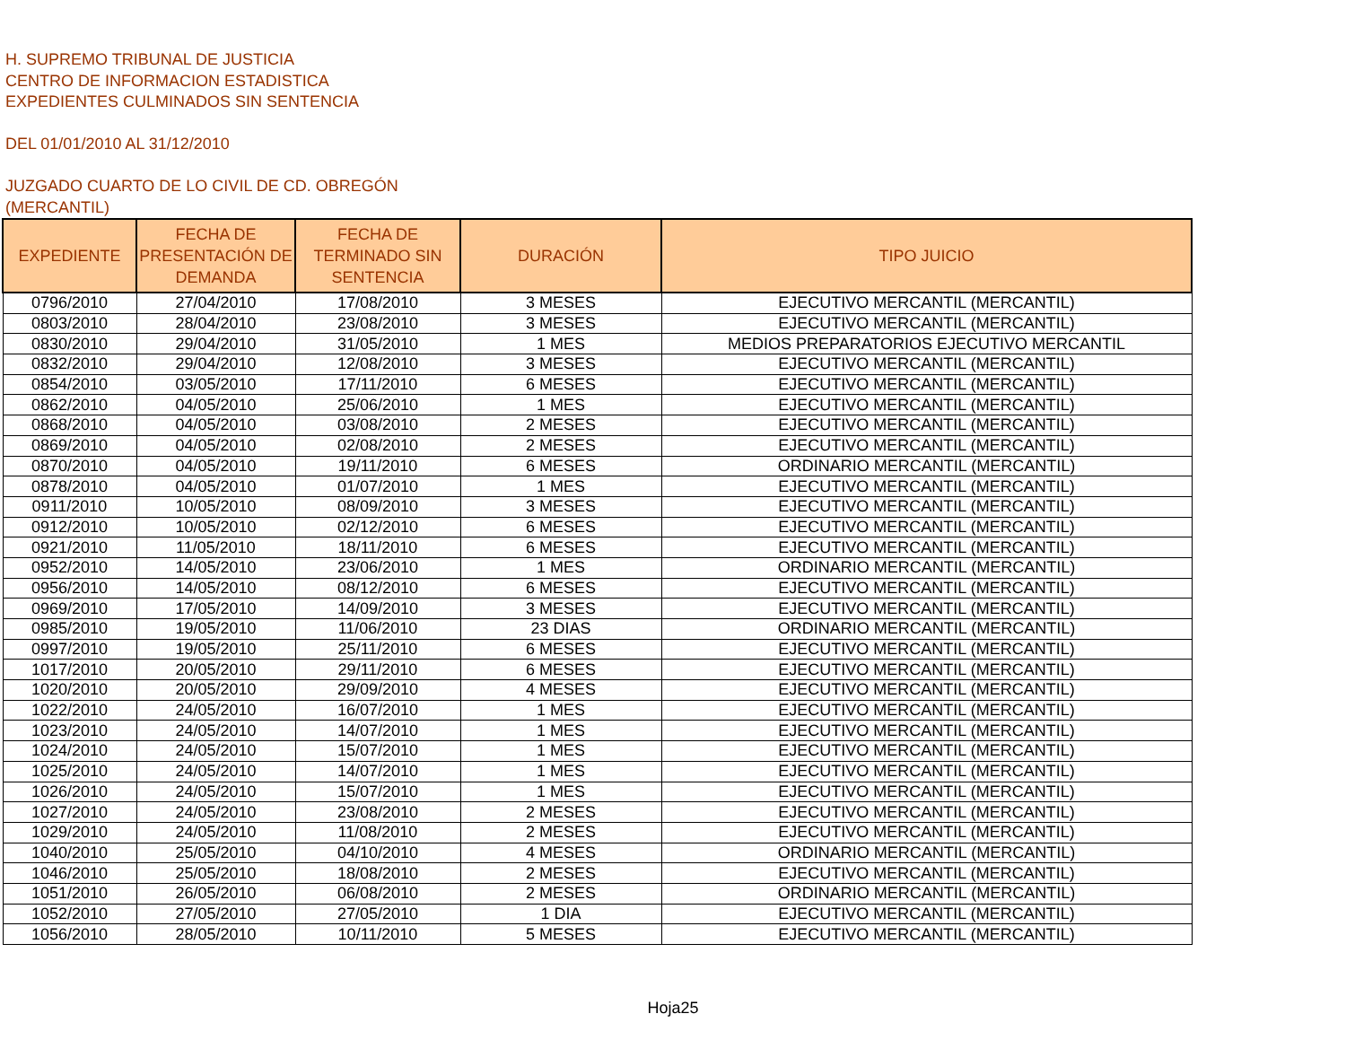H. SUPREMO TRIBUNAL DE JUSTICIA
CENTRO DE INFORMACION ESTADISTICA
EXPEDIENTES CULMINADOS SIN SENTENCIA
DEL 01/01/2010 AL 31/12/2010
JUZGADO CUARTO DE LO CIVIL DE CD. OBREGÓN
(MERCANTIL)
| EXPEDIENTE | FECHA DE PRESENTACIÓN DE DEMANDA | FECHA DE TERMINADO SIN SENTENCIA | DURACIÓN | TIPO JUICIO |
| --- | --- | --- | --- | --- |
| 0796/2010 | 27/04/2010 | 17/08/2010 | 3 MESES | EJECUTIVO MERCANTIL (MERCANTIL) |
| 0803/2010 | 28/04/2010 | 23/08/2010 | 3 MESES | EJECUTIVO MERCANTIL (MERCANTIL) |
| 0830/2010 | 29/04/2010 | 31/05/2010 | 1 MES | MEDIOS PREPARATORIOS EJECUTIVO MERCANTIL |
| 0832/2010 | 29/04/2010 | 12/08/2010 | 3 MESES | EJECUTIVO MERCANTIL (MERCANTIL) |
| 0854/2010 | 03/05/2010 | 17/11/2010 | 6 MESES | EJECUTIVO MERCANTIL (MERCANTIL) |
| 0862/2010 | 04/05/2010 | 25/06/2010 | 1 MES | EJECUTIVO MERCANTIL (MERCANTIL) |
| 0868/2010 | 04/05/2010 | 03/08/2010 | 2 MESES | EJECUTIVO MERCANTIL (MERCANTIL) |
| 0869/2010 | 04/05/2010 | 02/08/2010 | 2 MESES | EJECUTIVO MERCANTIL (MERCANTIL) |
| 0870/2010 | 04/05/2010 | 19/11/2010 | 6 MESES | ORDINARIO MERCANTIL (MERCANTIL) |
| 0878/2010 | 04/05/2010 | 01/07/2010 | 1 MES | EJECUTIVO MERCANTIL (MERCANTIL) |
| 0911/2010 | 10/05/2010 | 08/09/2010 | 3 MESES | EJECUTIVO MERCANTIL (MERCANTIL) |
| 0912/2010 | 10/05/2010 | 02/12/2010 | 6 MESES | EJECUTIVO MERCANTIL (MERCANTIL) |
| 0921/2010 | 11/05/2010 | 18/11/2010 | 6 MESES | EJECUTIVO MERCANTIL (MERCANTIL) |
| 0952/2010 | 14/05/2010 | 23/06/2010 | 1 MES | ORDINARIO MERCANTIL (MERCANTIL) |
| 0956/2010 | 14/05/2010 | 08/12/2010 | 6 MESES | EJECUTIVO MERCANTIL (MERCANTIL) |
| 0969/2010 | 17/05/2010 | 14/09/2010 | 3 MESES | EJECUTIVO MERCANTIL (MERCANTIL) |
| 0985/2010 | 19/05/2010 | 11/06/2010 | 23 DIAS | ORDINARIO MERCANTIL (MERCANTIL) |
| 0997/2010 | 19/05/2010 | 25/11/2010 | 6 MESES | EJECUTIVO MERCANTIL (MERCANTIL) |
| 1017/2010 | 20/05/2010 | 29/11/2010 | 6 MESES | EJECUTIVO MERCANTIL (MERCANTIL) |
| 1020/2010 | 20/05/2010 | 29/09/2010 | 4 MESES | EJECUTIVO MERCANTIL (MERCANTIL) |
| 1022/2010 | 24/05/2010 | 16/07/2010 | 1 MES | EJECUTIVO MERCANTIL (MERCANTIL) |
| 1023/2010 | 24/05/2010 | 14/07/2010 | 1 MES | EJECUTIVO MERCANTIL (MERCANTIL) |
| 1024/2010 | 24/05/2010 | 15/07/2010 | 1 MES | EJECUTIVO MERCANTIL (MERCANTIL) |
| 1025/2010 | 24/05/2010 | 14/07/2010 | 1 MES | EJECUTIVO MERCANTIL (MERCANTIL) |
| 1026/2010 | 24/05/2010 | 15/07/2010 | 1 MES | EJECUTIVO MERCANTIL (MERCANTIL) |
| 1027/2010 | 24/05/2010 | 23/08/2010 | 2 MESES | EJECUTIVO MERCANTIL (MERCANTIL) |
| 1029/2010 | 24/05/2010 | 11/08/2010 | 2 MESES | EJECUTIVO MERCANTIL (MERCANTIL) |
| 1040/2010 | 25/05/2010 | 04/10/2010 | 4 MESES | ORDINARIO MERCANTIL (MERCANTIL) |
| 1046/2010 | 25/05/2010 | 18/08/2010 | 2 MESES | EJECUTIVO MERCANTIL (MERCANTIL) |
| 1051/2010 | 26/05/2010 | 06/08/2010 | 2 MESES | ORDINARIO MERCANTIL (MERCANTIL) |
| 1052/2010 | 27/05/2010 | 27/05/2010 | 1 DIA | EJECUTIVO MERCANTIL (MERCANTIL) |
| 1056/2010 | 28/05/2010 | 10/11/2010 | 5 MESES | EJECUTIVO MERCANTIL (MERCANTIL) |
Hoja25